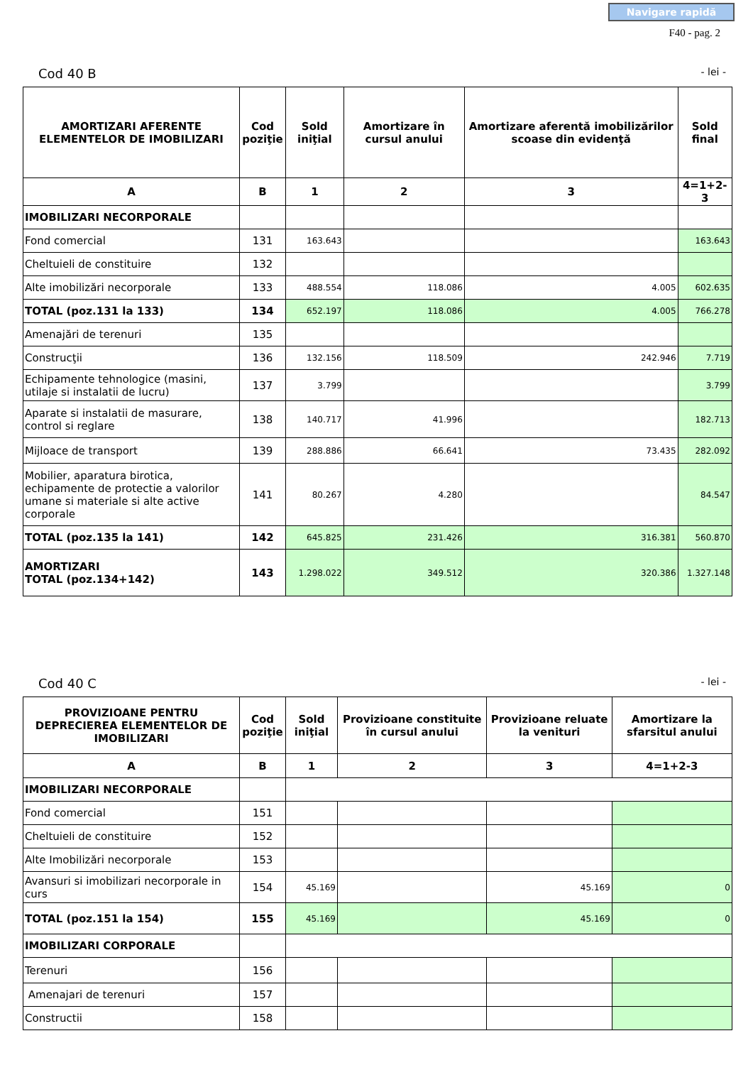Navigare rapidă
F40 - pag. 2
Cod 40 B - lei -
| AMORTIZARI AFERENTE ELEMENTELOR DE IMOBILIZARI | Cod poziţie | Sold iniţial | Amortizare în cursul anului | Amortizare aferentă imobilizărilor scoase din evidenţă | Sold final |
| --- | --- | --- | --- | --- | --- |
| A | B | 1 | 2 | 3 | 4=1+2-3 |
| IMOBILIZARI NECORPORALE | | | | | |
| Fond comercial | 131 | 163.643 | | | 163.643 |
| Cheltuieli de constituire | 132 | | | | |
| Alte imobilizări necorporale | 133 | 488.554 | 118.086 | 4.005 | 602.635 |
| TOTAL (poz.131 la 133) | 134 | 652.197 | 118.086 | 4.005 | 766.278 |
| Amenajări de terenuri | 135 | | | | |
| Construcţii | 136 | 132.156 | 118.509 | 242.946 | 7.719 |
| Echipamente tehnologice (masini, utilaje si instalatii de lucru) | 137 | 3.799 | | | 3.799 |
| Aparate si instalatii de masurare, control si reglare | 138 | 140.717 | 41.996 | | 182.713 |
| Mijloace de transport | 139 | 288.886 | 66.641 | 73.435 | 282.092 |
| Mobilier, aparatura birotica, echipamente de protectie a valorilor umane si materiale si alte active corporale | 141 | 80.267 | 4.280 | | 84.547 |
| TOTAL (poz.135 la 141) | 142 | 645.825 | 231.426 | 316.381 | 560.870 |
| AMORTIZARI TOTAL (poz.134+142) | 143 | 1.298.022 | 349.512 | 320.386 | 1.327.148 |
Cod 40 C - lei -
| PROVIZIOANE PENTRU DEPRECIEREA ELEMENTELOR DE IMOBILIZARI | Cod poziţie | Sold iniţial | Provizioane constituite în cursul anului | Provizioane reluate la venituri | Amortizare la sfarsitul anului |
| --- | --- | --- | --- | --- | --- |
| A | B | 1 | 2 | 3 | 4=1+2-3 |
| IMOBILIZARI NECORPORALE | | | | | |
| Fond comercial | 151 | | | | |
| Cheltuieli de constituire | 152 | | | | |
| Alte Imobilizări necorporale | 153 | | | | |
| Avansuri si imobilizari necorporale in curs | 154 | 45.169 | | 45.169 | 0 |
| TOTAL (poz.151 la 154) | 155 | 45.169 | | 45.169 | 0 |
| IMOBILIZARI CORPORALE | | | | | |
| Terenuri | 156 | | | | |
| Amenajari de terenuri | 157 | | | | |
| Constructii | 158 | | | | |